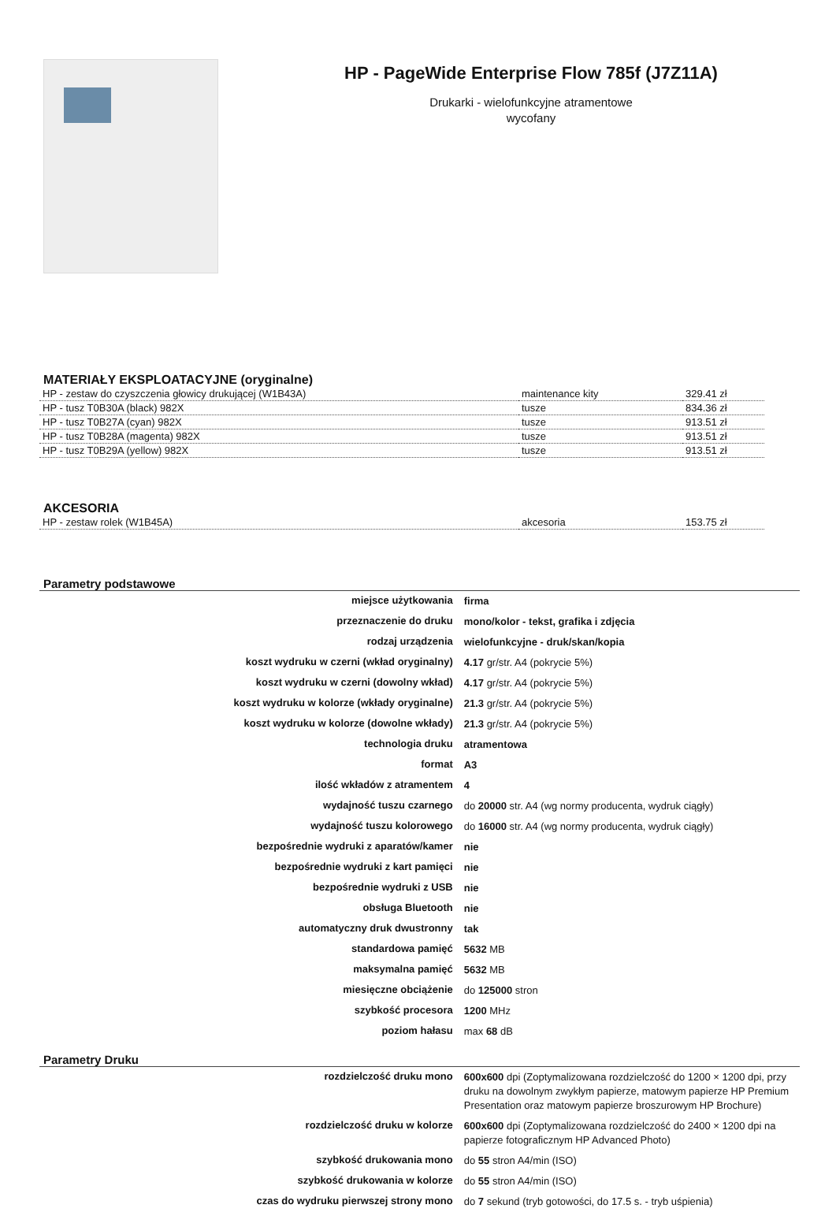HP - PageWide Enterprise Flow 785f (J7Z11A)
Drukarki - wielofunkcyjne atramentowe
wycofany
MATERIAŁY EKSPLOATACYJNE (oryginalne)
| HP - zestaw do czyszczenia głowicy drukującej (W1B43A) | maintenance kity | 329.41 zł |
| HP - tusz T0B30A (black) 982X | tusze | 834.36 zł |
| HP - tusz T0B27A (cyan) 982X | tusze | 913.51 zł |
| HP - tusz T0B28A (magenta) 982X | tusze | 913.51 zł |
| HP - tusz T0B29A (yellow) 982X | tusze | 913.51 zł |
AKCESORIA
| HP - zestaw rolek (W1B45A) | akcesoria | 153.75 zł |
Parametry podstawowe
| miejsce użytkowania | firma |
| przeznaczenie do druku | mono/kolor - tekst, grafika i zdjęcia |
| rodzaj urządzenia | wielofunkcyjne - druk/skan/kopia |
| koszt wydruku w czerni (wkład oryginalny) | 4.17 gr/str. A4 (pokrycie 5%) |
| koszt wydruku w czerni (dowolny wkład) | 4.17 gr/str. A4 (pokrycie 5%) |
| koszt wydruku w kolorze (wkłady oryginalne) | 21.3 gr/str. A4 (pokrycie 5%) |
| koszt wydruku w kolorze (dowolne wkłady) | 21.3 gr/str. A4 (pokrycie 5%) |
| technologia druku | atramentowa |
| format | A3 |
| ilość wkładów z atramentem | 4 |
| wydajność tuszu czarnego | do 20000 str. A4 (wg normy producenta, wydruk ciągły) |
| wydajność tuszu kolorowego | do 16000 str. A4 (wg normy producenta, wydruk ciągły) |
| bezpośrednie wydruki z aparatów/kamer | nie |
| bezpośrednie wydruki z kart pamięci | nie |
| bezpośrednie wydruki z USB | nie |
| obsługa Bluetooth | nie |
| automatyczny druk dwustronny | tak |
| standardowa pamięć | 5632 MB |
| maksymalna pamięć | 5632 MB |
| miesięczne obciążenie | do 125000 stron |
| szybkość procesora | 1200 MHz |
| poziom hałasu | max 68 dB |
Parametry Druku
| rozdzielczość druku mono | 600x600 dpi (Zoptymalizowana rozdzielczość do 1200 × 1200 dpi, przy druku na dowolnym zwykłym papierze, matowym papierze HP Premium Presentation oraz matowym papierze broszurowym HP Brochure) |
| rozdzielczość druku w kolorze | 600x600 dpi (Zoptymalizowana rozdzielczość do 2400 × 1200 dpi na papierze fotograficznym HP Advanced Photo) |
| szybkość drukowania mono | do 55 stron A4/min (ISO) |
| szybkość drukowania w kolorze | do 55 stron A4/min (ISO) |
| czas do wydruku pierwszej strony mono | do 7 sekund (tryb gotowości, do 17.5 s. - tryb uśpienia) |